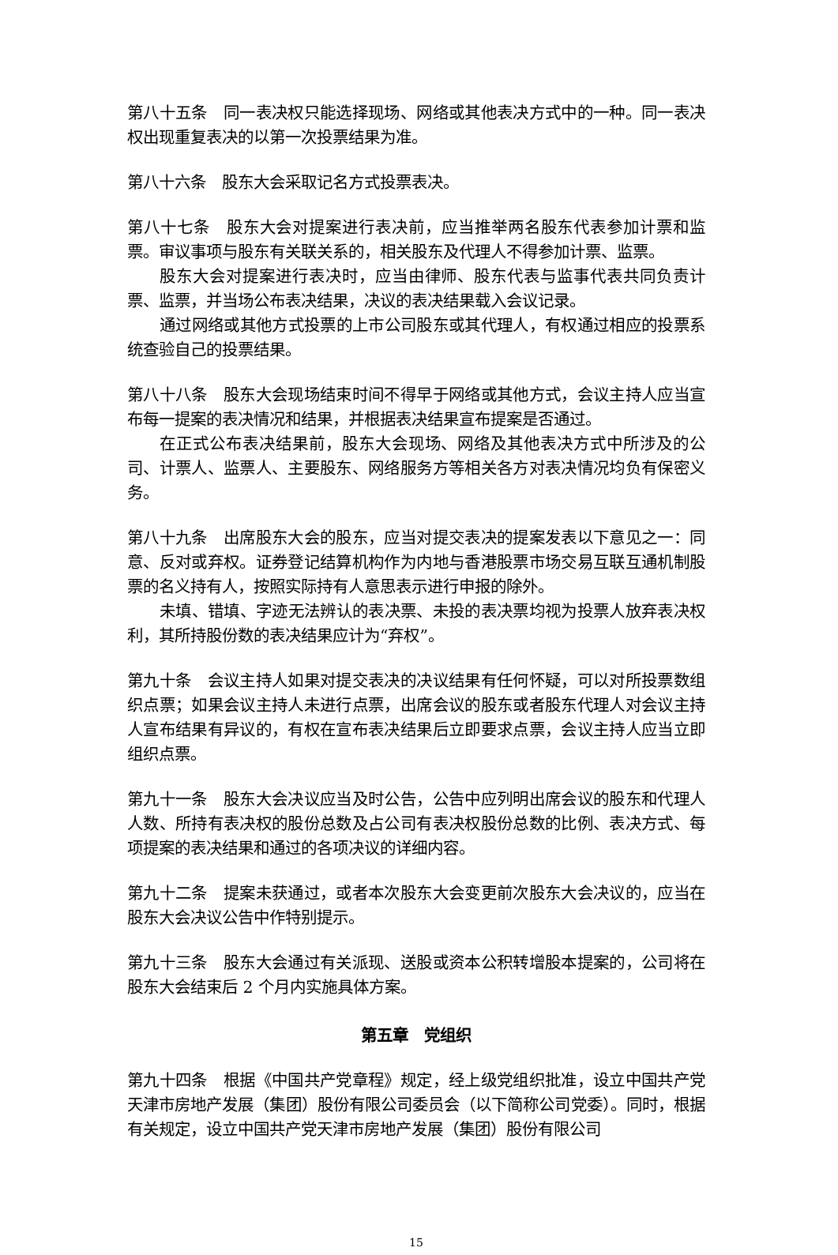第八十五条　同一表决权只能选择现场、网络或其他表决方式中的一种。同一表决权出现重复表决的以第一次投票结果为准。
第八十六条　股东大会采取记名方式投票表决。
第八十七条　股东大会对提案进行表决前，应当推举两名股东代表参加计票和监票。审议事项与股东有关联关系的，相关股东及代理人不得参加计票、监票。
股东大会对提案进行表决时，应当由律师、股东代表与监事代表共同负责计票、监票，并当场公布表决结果，决议的表决结果载入会议记录。
通过网络或其他方式投票的上市公司股东或其代理人，有权通过相应的投票系统查验自己的投票结果。
第八十八条　股东大会现场结束时间不得早于网络或其他方式，会议主持人应当宣布每一提案的表决情况和结果，并根据表决结果宣布提案是否通过。
在正式公布表决结果前，股东大会现场、网络及其他表决方式中所涉及的公司、计票人、监票人、主要股东、网络服务方等相关各方对表决情况均负有保密义务。
第八十九条　出席股东大会的股东，应当对提交表决的提案发表以下意见之一：同意、反对或弃权。证券登记结算机构作为内地与香港股票市场交易互联互通机制股票的名义持有人，按照实际持有人意思表示进行申报的除外。
未填、错填、字迹无法辨认的表决票、未投的表决票均视为投票人放弃表决权利，其所持股份数的表决结果应计为“弃权”。
第九十条　会议主持人如果对提交表决的决议结果有任何怀疑，可以对所投票数组织点票；如果会议主持人未进行点票，出席会议的股东或者股东代理人对会议主持人宣布结果有异议的，有权在宣布表决结果后立即要求点票，会议主持人应当立即组织点票。
第九十一条　股东大会决议应当及时公告，公告中应列明出席会议的股东和代理人人数、所持有表决权的股份总数及占公司有表决权股份总数的比例、表决方式、每项提案的表决结果和通过的各项决议的详细内容。
第九十二条　提案未获通过，或者本次股东大会变更前次股东大会决议的，应当在股东大会决议公告中作特别提示。
第九十三条　股东大会通过有关派现、送股或资本公积转增股本提案的，公司将在股东大会结束后 2 个月内实施具体方案。
第五章　党组织
第九十四条　根据《中国共产党章程》规定，经上级党组织批准，设立中国共产党天津市房地产发展（集团）股份有限公司委员会（以下简称公司党委）。同时，根据有关规定，设立中国共产党天津市房地产发展（集团）股份有限公司
15